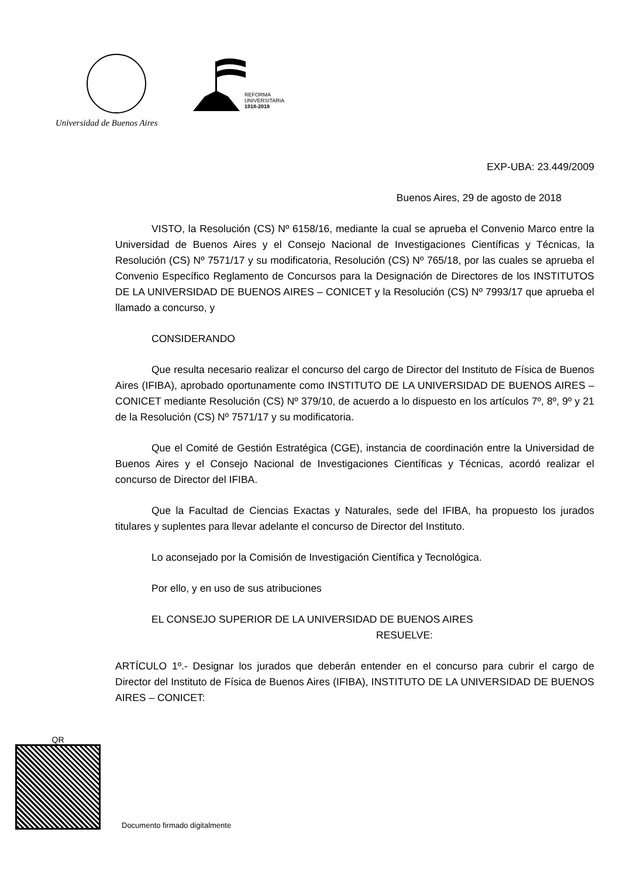Universidad de Buenos Aires
REFORMA
UNIVERSITARIA
1918-2018
EXP-UBA: 23.449/2009
Buenos Aires, 29 de agosto de 2018
VISTO, la Resolución (CS) Nº 6158/16, mediante la cual se aprueba el Convenio Marco entre la Universidad de Buenos Aires y el Consejo Nacional de Investigaciones Científicas y Técnicas, la Resolución (CS) Nº 7571/17 y su modificatoria, Resolución (CS) Nº 765/18, por las cuales se aprueba el Convenio Específico Reglamento de Concursos para la Designación de Directores de los INSTITUTOS DE LA UNIVERSIDAD DE BUENOS AIRES – CONICET y la Resolución (CS) Nº 7993/17 que aprueba el llamado a concurso, y
CONSIDERANDO
Que resulta necesario realizar el concurso del cargo de Director del Instituto de Física de Buenos Aires (IFIBA), aprobado oportunamente como INSTITUTO DE LA UNIVERSIDAD DE BUENOS AIRES – CONICET mediante Resolución (CS) Nº 379/10, de acuerdo a lo dispuesto en los artículos 7º, 8º, 9º y 21 de la Resolución (CS) Nº 7571/17 y su modificatoria.
Que el Comité de Gestión Estratégica (CGE), instancia de coordinación entre la Universidad de Buenos Aires y el Consejo Nacional de Investigaciones Científicas y Técnicas, acordó realizar el concurso de Director del IFIBA.
Que la Facultad de Ciencias Exactas y Naturales, sede del IFIBA, ha propuesto los jurados titulares y suplentes para llevar adelante el concurso de Director del Instituto.
Lo aconsejado por la Comisión de Investigación Científica y Tecnológica.
Por ello, y en uso de sus atribuciones
EL CONSEJO SUPERIOR DE LA UNIVERSIDAD DE BUENOS AIRES
RESUELVE:
ARTÍCULO 1º.- Designar los jurados que deberán entender en el concurso para cubrir el cargo de Director del Instituto de Física de Buenos Aires (IFIBA), INSTITUTO DE LA UNIVERSIDAD DE BUENOS AIRES – CONICET:
QR
Documento firmado digitalmente